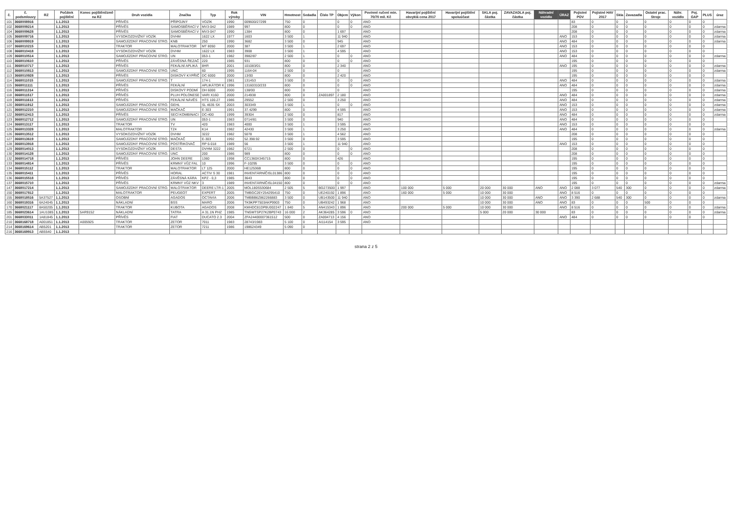| č. | č. podsmlouvy | RZ | Počátek pojištění | Konec pojištění/změ na RZ | Druh vozidla | Značka | Typ | Rok výroby | VIN | Hmotnost | Sedadla | Číslo TP | Objem | Výkon | Povinné ručení min. 70/70 mil. Kč | Havarijní pojištění obvyklá cena 2017 | Havarijní pojištění spoluúčast | SKLA poj. částka | ZAVAZADLA poj. částka | Náhradní vozidlo | ÚRAZ | Pojistné POV | Pojistné HAV 2017 | Skla | Zavazadla | Ostatní prac. Stroje | Náhr. vozidlo | Poj. GAP | PLUS | úraz |
| --- | --- | --- | --- | --- | --- | --- | --- | --- | --- | --- | --- | --- | --- | --- | --- | --- | --- | --- | --- | --- | --- | --- | --- | --- | --- | --- | --- | --- | --- | --- |
| 101 | 3668008916 | | 1.1.2013 | | PŘÍVĚS | PŘÍPOJNÝ | VOZÍK | 1990 | 009600/27299 | 750 | 0 | | 0 | 0 | ANO | | | | | | | 83 | 0 | 0 | 0 | 0 | 0 | 0 | 0 | |
| 102 | 3668009214 | | 1.1.2013 | | PŘÍVĚS | SAMOSBĚRACÍ V | MV3-042 | 1989 | 997 | 800 | 0 | | 0 | 0 | ANO | | | | | | | 208 | 0 | 0 | 0 | 0 | 0 | 0 | 0 | zdarma |
| 104 | 3668009628 | | 1.1.2013 | | PŘÍVĚS | SAMOSBĚRACÍ V | MV3-047 | 1990 | 1384 | 800 | 0 | | 1 697 | | ANO | | | | | | | 208 | 0 | 0 | 0 | 0 | 0 | 0 | 0 | zdarma |
| 105 | 3668009716 | | 1.1.2013 | | VYSOKOZDVIŽNÝ VOZÍK | DVHM | 1622 LX | 1977 | 1603 | 3 500 | 1 | | 11 940 | | ANO | | | | | | ANO | 153 | 0 | 0 | 0 | 0 | 0 | 0 | 0 | zdarma |
| 106 | 3668009919 | | 1.1.2013 | | SAMOJÍZDNÝ PRACOVNÍ STRO. | KNB | 250 | 1990 | 3682 | 3 500 | 0 | | 945 | | ANO | | | | | | ANO | 484 | 0 | 0 | 0 | 0 | 0 | 0 | 0 | zdarma |
| 107 | 3668010215 | | 1.1.2013 | | TRAKTOR | MALOTRAKTOR | MT 8050 | 2000 | 387 | 3 500 | 1 | | 2 697 | | ANO | | | | | | ANO | 153 | 0 | 0 | 0 | 0 | 0 | 0 | 0 | |
| 108 | 3668010418 | | 1.1.2013 | | VYSOKOZDVIŽNÝ VOZÍK | DVHM | 1622 LX | 1983 | 3908 | 3 500 | 1 | | 4 595 | | ANO | | | | | | ANO | 153 | 0 | 0 | 0 | 0 | 0 | 0 | 0 | |
| 109 | 3668010514 | | 1.1.2013 | | SAMOJÍZDNÝ PRACOVNÍ STRO. | UN | 053-1 | 1982 | 3982/87 | 2 500 | 1 | | 0 | 0 | ANO | | | | | | ANO | 484 | 0 | 0 | 0 | 0 | 0 | 0 | 0 | zdarma |
| 110 | 3668010610 | | 1.1.2013 | | PŘÍVĚS | ZÁVĚSNÁ ŘEZAČ | 220 | 1985 | 931 | 800 | 0 | | 0 | 0 | ANO | | | | | | | 195 | 0 | 0 | 0 | 0 | 0 | 0 | 0 | |
| 111 | 3668010717 | | 1.1.2013 | | PŘÍVĚS | FEKÁLNÍ APLIKÁ | 8HR | 2001 | 101083/01 | 800 | 0 | | 2 340 | | ANO | | | | | | ANO | 195 | 0 | 0 | 0 | 0 | 0 | 0 | 0 | zdarma |
| 112 | 3668010813 | | 1.1.2013 | | SAMOJÍZDNÝ PRACOVNÍ STRO. | UNC | 60 | 1995 | 1164-04 | 2 500 | 0 | | 0 | | ANO | | | | | | | 195 | 0 | 0 | 0 | 0 | 0 | 0 | 0 | zdarma |
| 113 | 3668010928 | | 1.1.2013 | | PŘÍVĚS | DISKOVÝ KYPŘIČ | DC 6000 | 2000 | 13/00 | 800 | 0 | | 2 420 | | ANO | | | | | | | 195 | 0 | 0 | 0 | 0 | 0 | 0 | 0 | |
| 114 | 3668011015 | | 1.1.2013 | | SAMOJÍZDNÝ PRACOVNÍ STRO. | T | 174-1 | 1981 | 131453 | 3 500 | 0 | | 0 | 0 | ANO | | | | | | ANO | 484 | 0 | 0 | 0 | 0 | 0 | 0 | 0 | zdarma |
| 115 | 3668011111 | | 1.1.2013 | | PŘÍVĚS | FEKÁLNÍ | APLIKÁTOR K | 1996 | 13160310/233 | 800 | 0 | | 0 | 0 | ANO | | | | | | ANO | 484 | 0 | 0 | 0 | 0 | 0 | 0 | 0 | zdarma |
| 116 | 3668011314 | | 1.1.2013 | | PŘÍVĚS | DISKOVÝ PODMÍ | DH 6000 | 2000 | 138/00 | 800 | 0 | | 0 | | ANO | | | | | | | 195 | 0 | 0 | 0 | 0 | 0 | 0 | 0 | zdarma |
| 118 | 3668011517 | | 1.1.2013 | | PŘÍVĚS | PLUH POLONESE | VARI X160 | 2000 | 214938 | 800 | 0 | ZA001897 | 2 180 | | ANO | | | | | | ANO | 484 | 0 | 0 | 0 | 0 | 0 | 0 | 0 | zdarma |
| 119 | 3668011613 | | 1.1.2013 | | PŘÍVĚS | FEKÁLNÍ NÁVĚS | HTS 100.27 | 1986 | 29552 | 2 500 | 0 | | 3 250 | | ANO | | | | | | ANO | 484 | 0 | 0 | 0 | 0 | 0 | 0 | 0 | zdarma |
| 120 | 3668011912 | | 1.1.2013 | | SAMOJÍZDNÝ PRACOVNÍ STRO. | GEHL | SL 4635 SX | 2003 | 303349 | 3 500 | 1 | | 0 | 0 | ANO | | | | | | ANO | 153 | 0 | 0 | 0 | 0 | 0 | 0 | 0 | zdarma |
| 121 | 3668012210 | | 1.1.2013 | | SAMOJÍZDNÝ PRACOVNÍ STRO. | MAČKAČ | E-303 | 1991 | 37.4299 | 800 | 0 | | 4 595 | | ANO | | | | | | ANO | 153 | 0 | 0 | 0 | 0 | 0 | 0 | 0 | zdarma |
| 122 | 3668012413 | | 1.1.2013 | | PŘÍVĚS | SECÍ KOMBINACI | DC-400 | 1999 | 39304 | 2 500 | 0 | | 817 | | ANO | | | | | | ANO | 484 | 0 | 0 | 0 | 0 | 0 | 0 | 0 | zdarma |
| 123 | 3668012712 | | 1.1.2013 | | SAMOJÍZDNÝ PRACOVNÍ STRO. | UN | 053-1 | 1983 | 0714/81 | 3 500 | 0 | | 940 | | ANO | | | | | | ANO | 484 | 0 | 0 | 0 | 0 | 0 | 0 | 0 | |
| 124 | 3668013117 | | 1.1.2013 | | TRAKTOR | TV | 420 | 1983 | 4000 | 3 500 | 1 | | 3 595 | | ANO | | | | | | ANO | 153 | 0 | 0 | 0 | 0 | 0 | 0 | 0 | |
| 125 | 3668013328 | | 1.1.2013 | | MALOTRAKTOR | TZ4 | K14 | 1982 | 42430 | 3 500 | 1 | | 3 250 | | ANO | | | | | | ANO | 484 | 0 | 0 | 0 | 0 | 0 | 0 | 0 | zdarma |
| 126 | 3668013512 | | 1.1.2013 | | VYSOKOZDVIŽNÝ VOZÍK | DVHM | 3222 | 1982 | 5078 | 3 500 | 1 | | 4 562 | | ANO | | | | | | | 208 | 0 | 0 | 0 | 0 | 0 | 0 | 0 | |
| 127 | 3668013619 | | 1.1.2013 | | SAMOJÍZDNÝ PRACOVNÍ STRO. | MAČKAČ | E-303 | 1992 | 52.398.92 | 3 500 | 0 | | 3 595 | | ANO | | | | | | | 195 | 0 | 0 | 0 | 0 | 0 | 0 | 0 | |
| 128 | 3668013918 | | 1.1.2013 | | SAMOJÍZDNÝ PRACOVNÍ STRO. | POSTŘIKOVAČ | RP 6-018 | 1989 | 56 | 3 500 | 1 | | 11 940 | | ANO | | | | | | ANO | 153 | 0 | 0 | 0 | 0 | 0 | 0 | 0 | |
| 129 | 3668014013 | | 1.1.2013 | | VYSOKOZDVIŽNÝ VOZÍK | DESTA | DVHM 3222 | 1982 | 6721 | 2 500 | 0 | | 0 | 0 | ANO | | | | | | | 208 | 0 | 0 | 0 | 0 | 0 | 0 | 0 | |
| 130 | 3668014128 | | 1.1.2013 | | SAMOJÍZDNÝ PRACOVNÍ STRO. | UNC | 200 | 1986 | 989 | 800 | 0 | | 0 | 0 | ANO | | | | | | | 208 | 0 | 0 | 0 | 0 | 0 | 0 | 0 | |
| 132 | 3668014718 | | 1.1.2013 | | PŘÍVĚS | JOHN DEERE | 1360 | 1998 | CC1360X345715 | 800 | 0 | | 426 | | ANO | | | | | | | 195 | 0 | 0 | 0 | 0 | 0 | 0 | 0 | |
| 133 | 3668014814 | | 1.1.2013 | | PŘÍVĚS | KRMNÝ VŮZ FAL | 10 | 1996 | F-10295 | 3 500 | 0 | | 0 | 0 | ANO | | | | | | | 195 | 0 | 0 | 0 | 0 | 0 | 0 | 0 | |
| 134 | 3668015112 | | 1.1.2013 | | TRAKTOR | MALOTRAKTOR | LT 125 | 2000 | HE12536B | 800 | 0 | | 0 | 0 | ANO | | | | | | | 195 | 0 | 0 | 0 | 0 | 0 | 0 | 0 | |
| 135 | 3668015411 | | 1.1.2013 | | PŘÍVĚS | HORAL | ACTIV S 30 | 1981 | INVENTÁRNÍČISL01386 | 800 | 0 | | 0 | 0 | ANO | | | | | | | 195 | 0 | 0 | 0 | 0 | 0 | 0 | 0 | |
| 136 | 3668015518 | | 1.1.2013 | | PŘÍVĚS | ZÁVĚSNÁ KÁRA | KPZ - 0,3 | 1985 | 3643 | 800 | 0 | | 0 | 0 | ANO | | | | | | | 195 | 0 | 0 | 0 | 0 | 0 | 0 | 0 | |
| 137 | 3668015710 | | 1.1.2013 | | PŘÍVĚS | KRMNÝ VŮZ NKV | 3 | 1989 | INVENTÁRNÍČISL04150 | 800 | 0 | | 0 | 0 | ANO | | | | | | | 195 | 0 | 0 | 0 | 0 | 0 | 0 | 0 | zdarma |
| 147 | 3668017214 | | 1.1.2013 | | SAMOJÍZDNÝ PRACOVNÍ STRO. | MALOTRAKTOR | DEERE LTR-1 | 2005 | MOL180S530684 | 2 505 | 5 | BG273500 | 1 997 | | ANO | 100 000 | 5 000 | 20 000 | 30 000 | ANO | ANO | 2 088 | 3 077 | 540 | 300 | 0 | 0 | 0 | 0 | zdarma |
| 150 | 3668017812 | | 1.1.2013 | | MALOTRAKTOR | PEUGEOT | EXPERT | 2005 | TMBGC26Y254295410 | 750 | 0 | UE240192 | 1 896 | | ANO | 160 000 | 5 000 | 10 000 | 30 000 | | ANO | 8 516 | 0 | 0 | 0 | 0 | 0 | 0 | 0 | |
| 155 | 3668018516 | 5A37527 | 1.1.2013 | | OSOBNÍ | AGADOS | OCTAVIA | 2006 | TMBBB6Z862266883 | 3 500 | 0 | UB143500 | 11 940 | | ANO | | | 10 000 | 30 000 | ANO | ANO | 3 390 | 2 688 | 540 | 300 | 0 | 0 | 0 | 0 | zdarma |
| 160 | 3668019316 | 6A24045 | 1.1.2013 | | NÁKLADNÍ | BSS | MARO | 2006 | TK9KPP7503AKP9903 | 750 | 0 | UB493242 | 1 968 | | ANO | | | 10 000 | 30 000 | ANO | ANO | 83 | 0 | 0 | 0 | 500 | 0 | 0 | 0 | |
| 170 | 3668021117 | 8A50205 | 1.1.2013 | | TRAKTOR | KUBOTA | AGADOS | 2008 | KMHDC81DP8U002247 | 1 840 | 5 | AN415343 | 1 896 | | ANO | 200 000 | 5 000 | 10 000 | 30 000 | | ANO | 8 516 | 0 | 0 | 0 | 0 | 0 | 0 | 0 | zdarma |
| 185 | 3668023614 | 1AU1085 | 1.1.2013 | 5AR9152 | NÁKLADNÍ | TATRA | A 31.1N PHZ | 1985 | TNGMTSP27K2BP0743 | 16 000 | 2 | AK364285 | 3 596 | 0 | ANO | | | 5 000 | 20 000 | 30 000 | | 83 | 0 | 0 | 0 | 0 | 0 | 0 | 0 | zdarma |
| 201 | 3668033011 | 1A81845 | 1.1.2013 | | PŘÍVĚS | FIAT | DUCATO 2.3 | 2004 | ZFA24400007361512 | 500 | 0 | ZA004713 | 4 156 | | ANO | | | | | | ANO | 484 | 0 | 0 | 0 | 0 | 0 | 0 | 0 | |
| 210 | 3668168718 | A001851 | 1.1.2013 | A005925 | TRAKTOR | ZETOR | 7011 | 1983 | 28743/1983 | 5 100 | 0 | AI114154 | 3 595 | | ANO | | | | | | | | | | | | | | | |
| 214 | 3668169614 | AB5201 | 1.1.2013 | | TRAKTOR | ZETOR | 7211 | 1986 | 198624349 | 5 090 | 0 | | | | | | | | | | | | | | | | | | | |
| 216 | 3668169913 | AB5540 | 1.1.2013 | | | | | | | | | | | | | | | | | | | | | | | | | | | |
strana 2 z 5